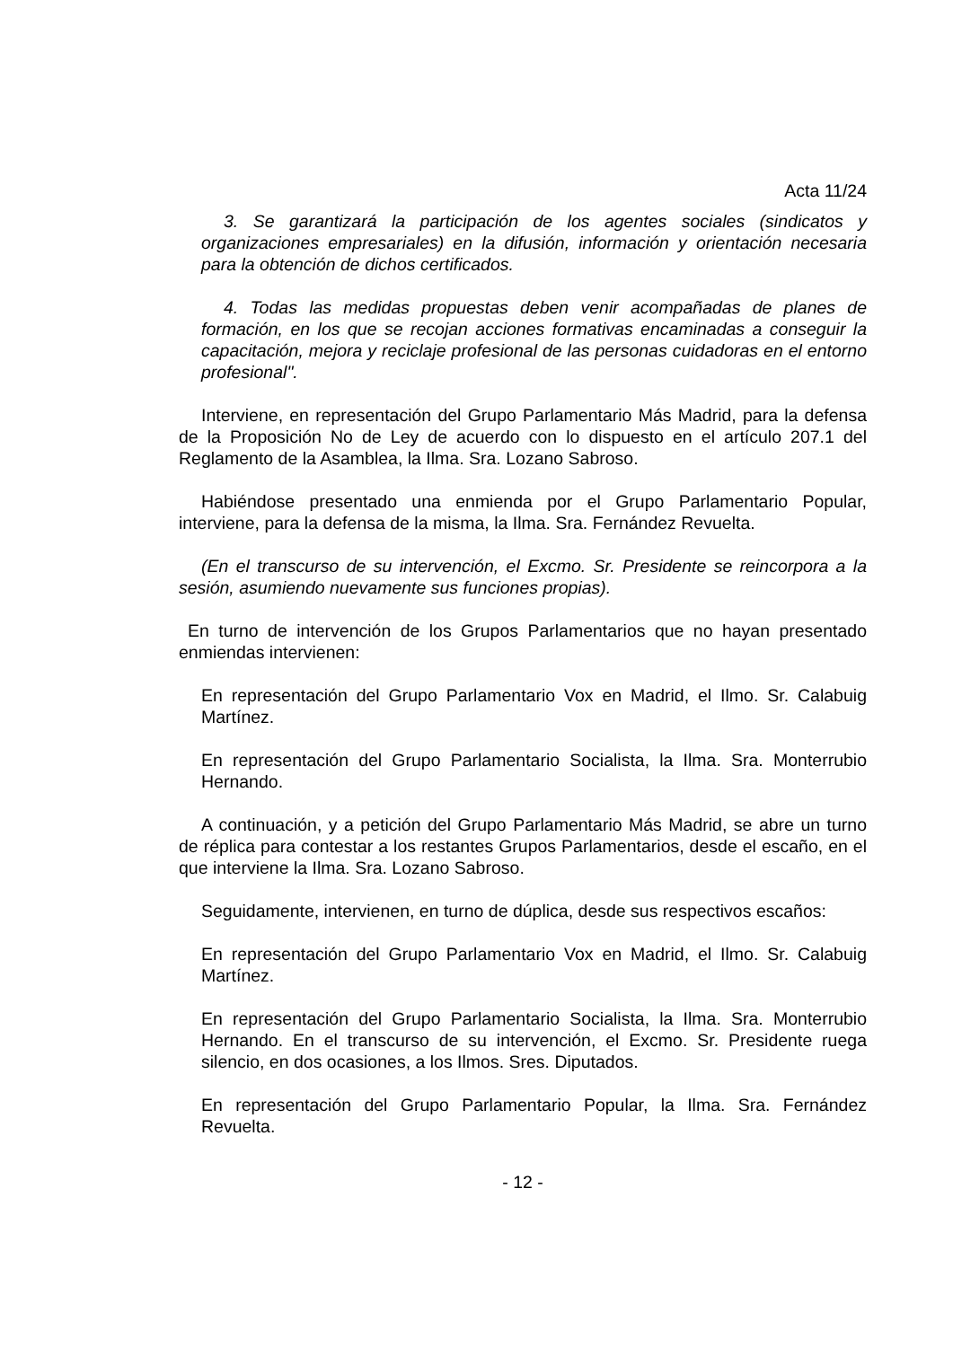Acta 11/24
3. Se garantizará la participación de los agentes sociales (sindicatos y organizaciones empresariales) en la difusión, información y orientación necesaria para la obtención de dichos certificados.
4. Todas las medidas propuestas deben venir acompañadas de planes de formación, en los que se recojan acciones formativas encaminadas a conseguir la capacitación, mejora y reciclaje profesional de las personas cuidadoras en el entorno profesional".
Interviene, en representación del Grupo Parlamentario Más Madrid, para la defensa de la Proposición No de Ley de acuerdo con lo dispuesto en el artículo 207.1 del Reglamento de la Asamblea, la Ilma. Sra. Lozano Sabroso.
Habiéndose presentado una enmienda por el Grupo Parlamentario Popular, interviene, para la defensa de la misma, la Ilma. Sra. Fernández Revuelta.
(En el transcurso de su intervención, el Excmo. Sr. Presidente se reincorpora a la sesión, asumiendo nuevamente sus funciones propias).
En turno de intervención de los Grupos Parlamentarios que no hayan presentado enmiendas intervienen:
En representación del Grupo Parlamentario Vox en Madrid, el Ilmo. Sr. Calabuig Martínez.
En representación del Grupo Parlamentario Socialista, la Ilma. Sra. Monterrubio Hernando.
A continuación, y a petición del Grupo Parlamentario Más Madrid, se abre un turno de réplica para contestar a los restantes Grupos Parlamentarios, desde el escaño, en el que interviene la Ilma. Sra. Lozano Sabroso.
Seguidamente, intervienen, en turno de dúplica, desde sus respectivos escaños:
En representación del Grupo Parlamentario Vox en Madrid, el Ilmo. Sr. Calabuig Martínez.
En representación del Grupo Parlamentario Socialista, la Ilma. Sra. Monterrubio Hernando. En el transcurso de su intervención, el Excmo. Sr. Presidente ruega silencio, en dos ocasiones, a los Ilmos. Sres. Diputados.
En representación del Grupo Parlamentario Popular, la Ilma. Sra. Fernández Revuelta.
- 12 -